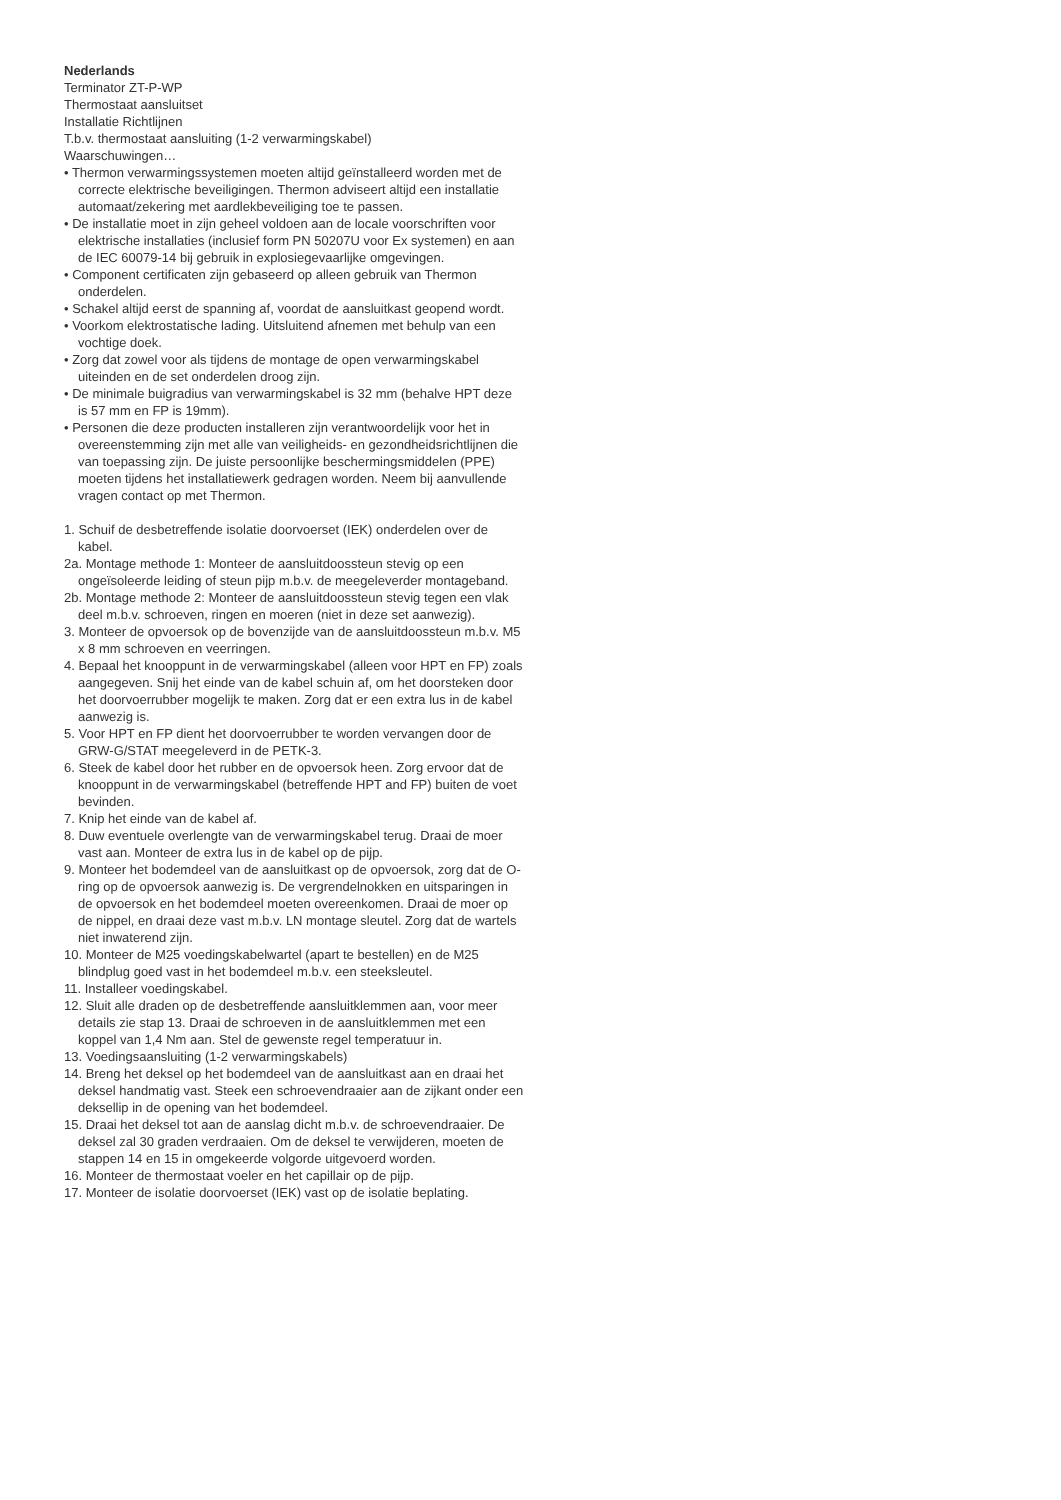Nederlands
Terminator ZT-P-WP
Thermostaat aansluitset
Installatie Richtlijnen
T.b.v. thermostaat aansluiting (1-2 verwarmingskabel)
Waarschuwingen…
• Thermon verwarmingssystemen moeten altijd geïnstalleerd worden met de correcte elektrische beveiligingen. Thermon adviseert altijd een installatie automaat/zekering met aardlekbeveiliging toe te passen.
• De installatie moet in zijn geheel voldoen aan de locale voorschriften voor elektrische installaties (inclusief form PN 50207U voor Ex systemen) en aan de IEC 60079-14 bij gebruik in explosiegevaarlijke omgevingen.
• Component certificaten zijn gebaseerd op alleen gebruik van Thermon onderdelen.
• Schakel altijd eerst de spanning af, voordat de aansluitkast geopend wordt.
• Voorkom elektrostatische lading. Uitsluitend afnemen met behulp van een vochtige doek.
• Zorg dat zowel voor als tijdens de montage de open verwarmingskabel uiteinden en de set onderdelen droog zijn.
• De minimale buigradius van verwarmingskabel is 32 mm (behalve HPT deze is 57 mm en FP is 19mm).
• Personen die deze producten installeren zijn verantwoordelijk voor het in overeenstemming zijn met alle van veiligheids- en gezondheidsrichtlijnen die van toepassing zijn. De juiste persoonlijke beschermingsmiddelen (PPE) moeten tijdens het installatiewerk gedragen worden. Neem bij aanvullende vragen contact op met Thermon.
1. Schuif de desbetreffende isolatie doorvoerset (IEK) onderdelen over de kabel.
2a. Montage methode 1: Monteer de aansluitdoossteun stevig op een ongeïsoleerde leiding of steun pijp m.b.v. de meegeleverder montageband.
2b. Montage methode 2: Monteer de aansluitdoossteun stevig tegen een vlak deel m.b.v. schroeven, ringen en moeren (niet in deze set aanwezig).
3. Monteer de opvoersok op de bovenzijde van de aansluitdoossteun m.b.v. M5 x 8 mm schroeven en veerringen.
4. Bepaal het knooppunt in de verwarmingskabel (alleen voor HPT en FP) zoals aangegeven. Snij het einde van de kabel schuin af, om het doorsteken door het doorvoerrubber mogelijk te maken. Zorg dat er een extra lus in de kabel aanwezig is.
5. Voor HPT en FP dient het doorvoerrubber te worden vervangen door de GRW-G/STAT meegeleverd in de PETK-3.
6. Steek de kabel door het rubber en de opvoersok heen. Zorg ervoor dat de knooppunt in de verwarmingskabel (betreffende HPT and FP) buiten de voet bevinden.
7. Knip het einde van de kabel af.
8. Duw eventuele overlengte van de verwarmingskabel terug. Draai de moer vast aan. Monteer de extra lus in de kabel op de pijp.
9. Monteer het bodemdeel van de aansluitkast op de opvoersok, zorg dat de O-ring op de opvoersok aanwezig is. De vergrendelnokken en uitsparingen in de opvoersok en het bodemdeel moeten overeenkomen. Draai de moer op de nippel, en draai deze vast m.b.v. LN montage sleutel. Zorg dat de wartels niet inwaterend zijn.
10. Monteer de M25 voedingskabelwartel (apart te bestellen) en de M25 blindplug goed vast in het bodemdeel m.b.v. een steeksleutel.
11. Installeer voedingskabel.
12. Sluit alle draden op de desbetreffende aansluitklemmen aan, voor meer details zie stap 13. Draai de schroeven in de aansluitklemmen met een koppel van 1,4 Nm aan. Stel de gewenste regel temperatuur in.
13. Voedingsaansluiting (1-2 verwarmingskabels)
14. Breng het deksel op het bodemdeel van de aansluitkast aan en draai het deksel handmatig vast. Steek een schroevendraaier aan de zijkant onder een deksellip in de opening van het bodemdeel.
15. Draai het deksel tot aan de aanslag dicht m.b.v. de schroevendraaier. De deksel zal 30 graden verdraaien. Om de deksel te verwijderen, moeten de stappen 14 en 15 in omgekeerde volgorde uitgevoerd worden.
16. Monteer de thermostaat voeler en het capillair op de pijp.
17. Monteer de isolatie doorvoerset (IEK) vast op de isolatie beplating.